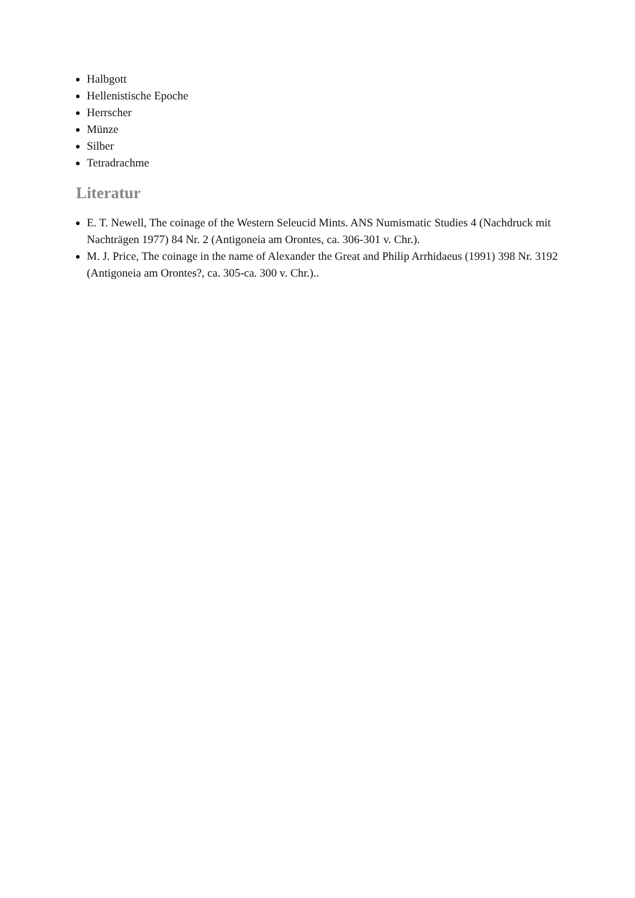Halbgott
Hellenistische Epoche
Herrscher
Münze
Silber
Tetradrachme
Literatur
E. T. Newell, The coinage of the Western Seleucid Mints. ANS Numismatic Studies 4 (Nachdruck mit Nachträgen 1977) 84 Nr. 2 (Antigoneia am Orontes, ca. 306-301 v. Chr.).
M. J. Price, The coinage in the name of Alexander the Great and Philip Arrhidaeus (1991) 398 Nr. 3192 (Antigoneia am Orontes?, ca. 305-ca. 300 v. Chr.)..